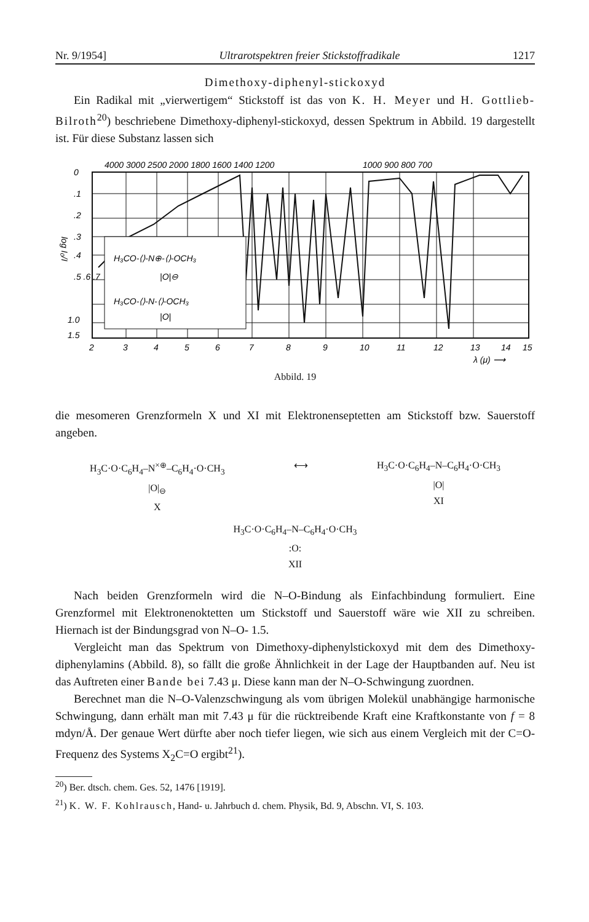Nr. 9/1954] Ultrarotspektren freier Stickstoffradikale 1217
Dimethoxy-diphenyl-stickoxyd
Ein Radikal mit „vierwertigem“ Stickstoff ist das von K. H. Meyer und H. Gottlieb-Bilroth<sup>20</sup>) beschriebene Dimethoxy-diphenyl-stickoxyd, dessen Spektrum in Abbild. 19 dargestellt ist. Für diese Substanz lassen sich
4000 3000 2500 2000 1800 1600 1400 1200
1000 900 800 700
H₃CO-⟨⟩-N⊕-⟨⟩-OCH₃
|O|⊖
H₃CO-⟨⟩-N-⟨⟩-OCH₃
|O|
0
.1
.2
.3
.4
.5 .6 .7
1.0
1.5
log I₀/I
2
3
4
5
6
7
8
9
10
11
12
13
14
15
λ (μ) ⟶
Abbild. 19
die mesomeren Grenzformeln X und XI mit Elektronenseptetten am Stickstoff bzw. Sauerstoff angeben.
H<sub>3</sub>C·O·C<sub>6</sub>H<sub>4</sub>–N<sup>×⊕</sup>–C<sub>6</sub>H<sub>4</sub>·O·CH<sub>3</sub>
|O|<sub>⊖</sub>
X
⟷ H<sub>3</sub>C·O·C<sub>6</sub>H<sub>4</sub>–N–C<sub>6</sub>H<sub>4</sub>·O·CH<sub>3</sub>
|O|
XI
H<sub>3</sub>C·O·C<sub>6</sub>H<sub>4</sub>–N–C<sub>6</sub>H<sub>4</sub>·O·CH<sub>3</sub>
:O:
XII
Nach beiden Grenzformeln wird die N–O-Bindung als Einfachbindung formuliert. Eine Grenzformel mit Elektronenoktetten um Stickstoff und Sauerstoff wäre wie XII zu schreiben. Hiernach ist der Bindungsgrad von N–O- 1.5.
Vergleicht man das Spektrum von Dimethoxy-diphenylstickoxyd mit dem des Dimethoxy-diphenylamins (Abbild. 8), so fällt die große Ähnlichkeit in der Lage der Hauptbanden auf. Neu ist das Auftreten einer Bande bei 7.43 μ. Diese kann man der N–O-Schwingung zuordnen.
Berechnet man die N–O-Valenzschwingung als vom übrigen Molekül unabhängige harmonische Schwingung, dann erhält man mit 7.43 μ für die rücktreibende Kraft eine Kraftkonstante von f = 8 mdyn/Å. Der genaue Wert dürfte aber noch tiefer liegen, wie sich aus einem Vergleich mit der C=O-Frequenz des Systems X<sub>2</sub>C=O ergibt<sup>21</sup>).
<sup>20</sup>) Ber. dtsch. chem. Ges. 52, 1476 [1919].
<sup>21</sup>) K. W. F. Kohlrausch, Hand- u. Jahrbuch d. chem. Physik, Bd. 9, Abschn. VI, S. 103.